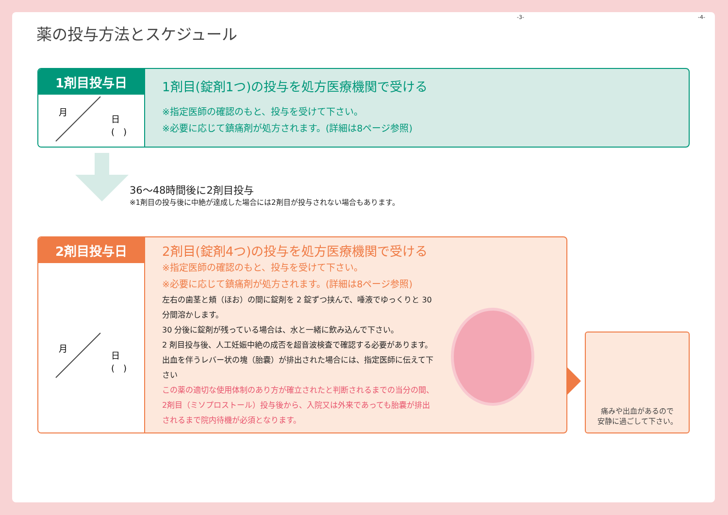-3- -4-
薬の投与方法とスケジュール
1剤目投与日
月
日
(　)
1剤目(錠剤1つ)の投与を処方医療機関で受ける
※指定医師の確認のもと、投与を受けて下さい。
※必要に応じて鎮痛剤が処方されます。(詳細は8ページ参照)
36～48時間後に2剤目投与
※1剤目の投与後に中絶が達成した場合には2剤目が投与されない場合もあります。
2剤目投与日
月
日
(　)
2剤目(錠剤4つ)の投与を処方医療機関で受ける
※指定医師の確認のもと、投与を受けて下さい。
※必要に応じて鎮痛剤が処方されます。(詳細は8ページ参照)
左右の歯茎と頬（ほお）の間に錠剤を 2 錠ずつ挟んで、唾液でゆっくりと 30 分間溶かします。
30 分後に錠剤が残っている場合は、水と一緒に飲み込んで下さい。
2 剤目投与後、人工妊娠中絶の成否を超音波検査で確認する必要があります。出血を伴うレバー状の塊（胎嚢）が排出された場合には、指定医師に伝えて下さい
この薬の適切な使用体制のあり方が確立されたと判断されるまでの当分の間、2剤目（ミソプロストール）投与後から、入院又は外来であっても胎嚢が排出されるまで院内待機が必須となります。
痛みや出血があるので
安静に過ごして下さい。